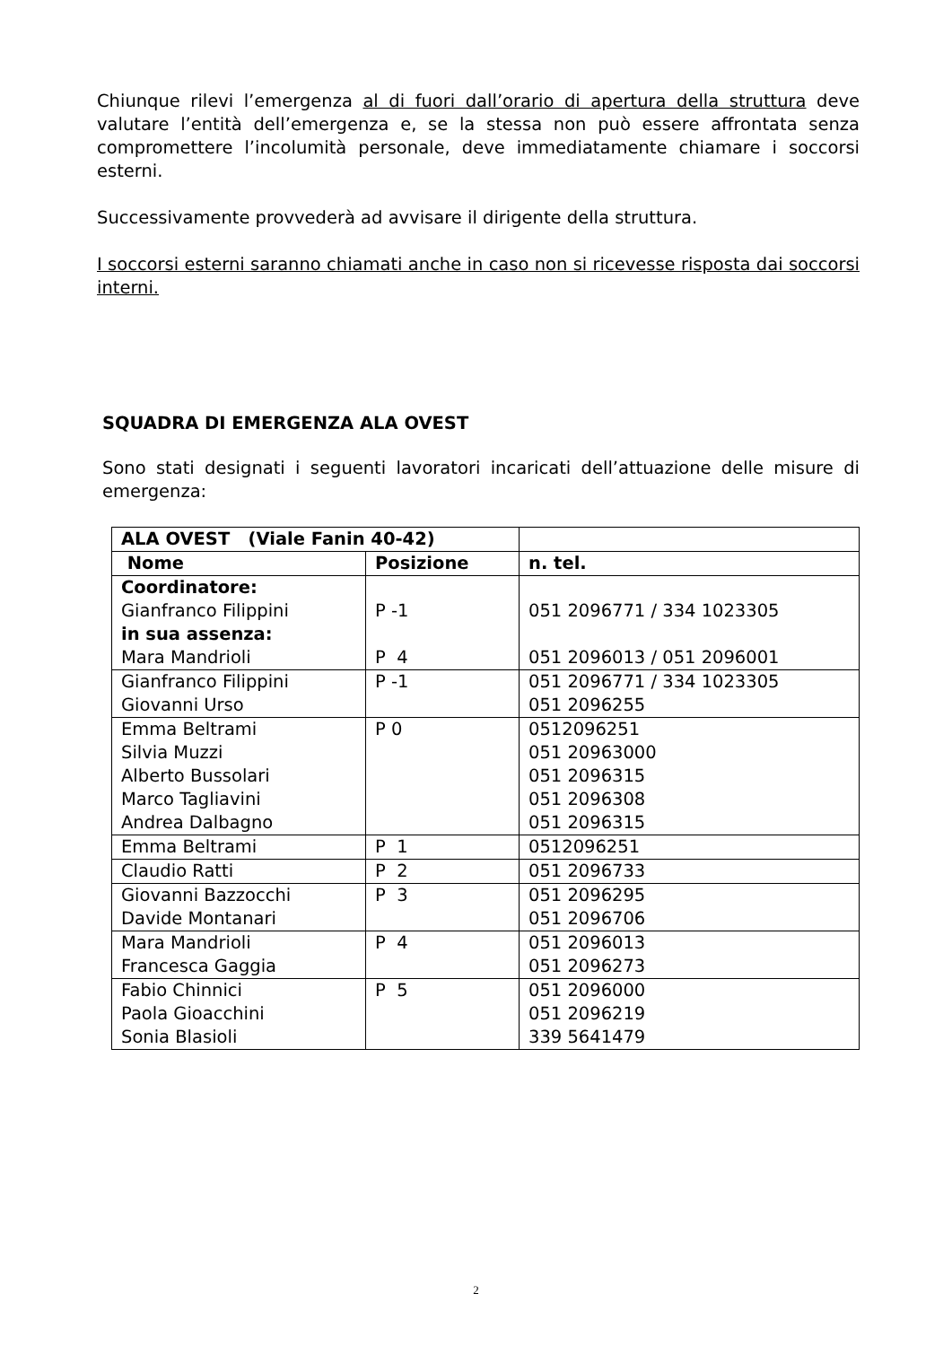Chiunque rilevi l’emergenza al di fuori dall’orario di apertura della struttura deve valutare l’entità dell’emergenza e, se la stessa non può essere affrontata senza compromettere l’incolumità personale, deve immediatamente chiamare i soccorsi esterni.
Successivamente provvederà ad avvisare il dirigente della struttura.
I soccorsi esterni saranno chiamati anche in caso non si ricevesse risposta dai soccorsi interni.
SQUADRA DI EMERGENZA ALA OVEST
Sono stati designati i seguenti lavoratori incaricati dell’attuazione delle misure di emergenza:
| ALA OVEST (Viale Fanin 40-42) | | |
| Nome | Posizione | n. tel. |
| Coordinatore: Gianfranco Filippini in sua assenza: Mara Mandrioli | P -1 P 4 | 051 2096771 / 334 1023305 051 2096013 / 051 2096001 |
| Gianfranco Filippini Giovanni Urso | P -1 | 051 2096771 / 334 1023305 051 2096255 |
| Emma Beltrami Silvia Muzzi Alberto Bussolari Marco Tagliavini Andrea Dalbagno | P 0 | 0512096251 051 20963000 051 2096315 051 2096308 051 2096315 |
| Emma Beltrami | P 1 | 0512096251 |
| Claudio Ratti | P 2 | 051 2096733 |
| Giovanni Bazzocchi Davide Montanari | P 3 | 051 2096295 051 2096706 |
| Mara Mandrioli Francesca Gaggia | P 4 | 051 2096013 051 2096273 |
| Fabio Chinnici Paola Gioacchini Sonia Blasioli | P 5 | 051 2096000 051 2096219 339 5641479 |
2